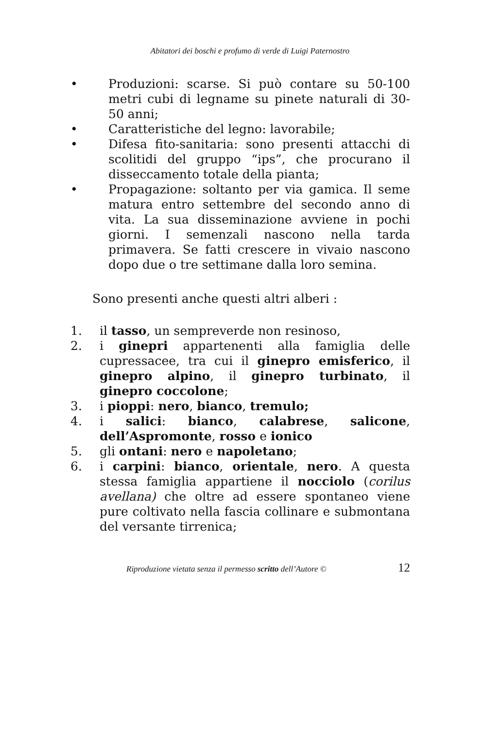Abitatori dei boschi e profumo di verde di Luigi Paternostro
• Produzioni: scarse. Si può contare su 50-100 metri cubi di legname su pinete naturali di 30-50 anni;
• Caratteristiche del legno: lavorabile;
• Difesa fito-sanitaria: sono presenti attacchi di scolitidi del gruppo “ips”, che procurano il disseccamento totale della pianta;
• Propagazione: soltanto per via gamica. Il seme matura entro settembre del secondo anno di vita. La sua disseminazione avviene in pochi giorni. I semenzali nascono nella tarda primavera. Se fatti crescere in vivaio nascono dopo due o tre settimane dalla loro semina.
Sono presenti anche questi altri alberi :
1. il tasso, un sempreverde non resinoso,
2. i ginepri appartenenti alla famiglia delle cupressacee, tra cui il ginepro emisferico, il ginepro alpino, il ginepro turbinato, il ginepro coccolone;
3. i pioppi: nero, bianco, tremulo;
4. i salici: bianco, calabrese, salicone, dell’Aspromonte, rosso e ionico
5. gli ontani: nero e napoletano;
6. i carpini: bianco, orientale, nero. A questa stessa famiglia appartiene il nocciolo (corilus avellana) che oltre ad essere spontaneo viene pure coltivato nella fascia collinare e submontana del versante tirrenica;
Riproduzione vietata senza il permesso scritto dell’Autore © 12